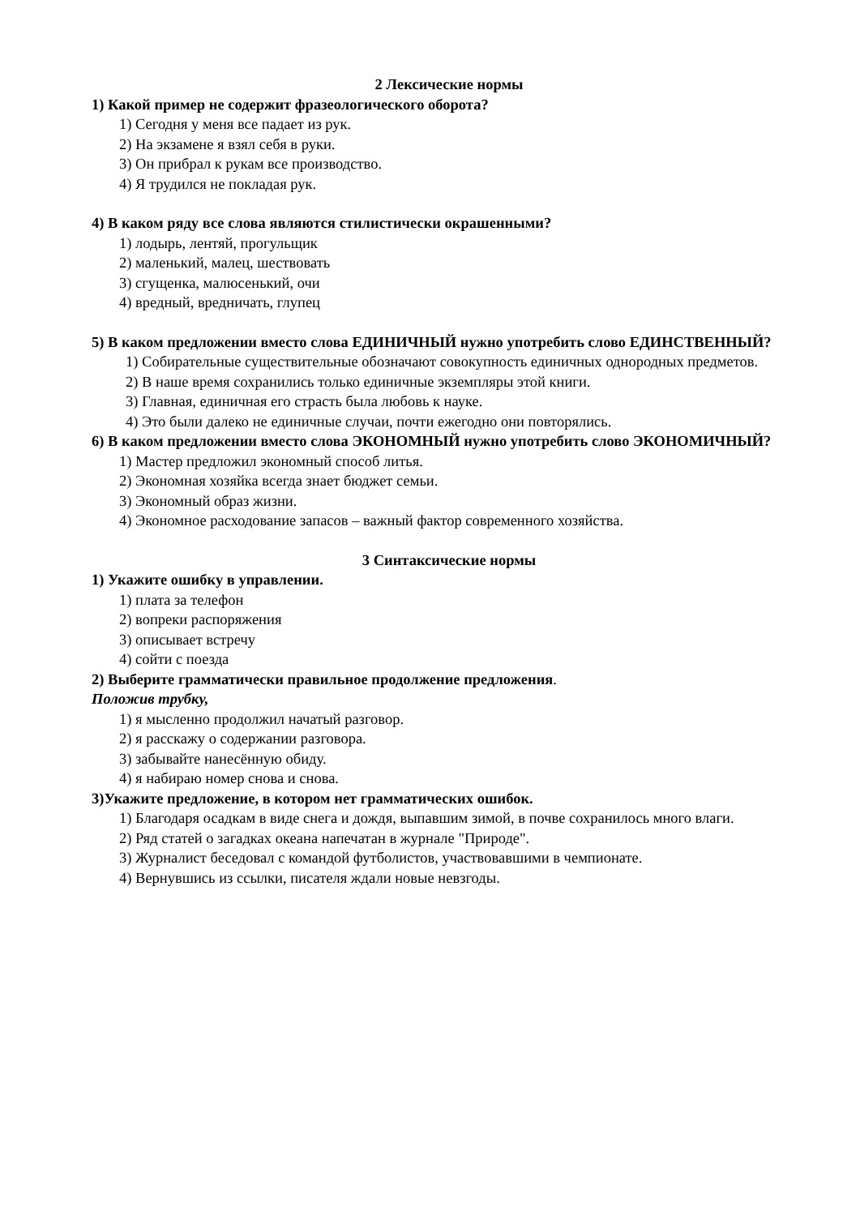2 Лексические нормы
1) Какой пример не содержит фразеологического оборота?
1) Сегодня у меня все падает из рук.
2) На экзамене я взял себя в руки.
3) Он прибрал к рукам все производство.
4) Я трудился не покладая рук.
4) В каком ряду все слова являются стилистически окрашенными?
1) лодырь, лентяй, прогульщик
2) маленький, малец, шествовать
3) сгущенка, малюсенький, очи
4) вредный, вредничать, глупец
5) В каком предложении вместо слова ЕДИНИЧНЫЙ нужно употребить слово ЕДИНСТВЕННЫЙ?
1) Собирательные существительные обозначают совокупность единичных однородных предметов.
2) В наше время сохранились только единичные экземпляры этой книги.
3) Главная, единичная его страсть была любовь к науке.
4) Это были далеко не единичные случаи, почти ежегодно они повторялись.
6) В каком предложении вместо слова ЭКОНОМНЫЙ нужно употребить слово ЭКОНОМИЧНЫЙ?
1) Мастер предложил экономный способ литья.
2) Экономная хозяйка всегда знает бюджет семьи.
3) Экономный образ жизни.
4) Экономное расходование запасов – важный фактор современного хозяйства.
3 Синтаксические нормы
1) Укажите ошибку в управлении.
1) плата за телефон
2) вопреки распоряжения
3) описывает встречу
4) сойти с поезда
2) Выберите грамматически правильное продолжение предложения.
Положив трубку,
1) я мысленно продолжил начатый разговор.
2) я расскажу о содержании разговора.
3) забывайте нанесённую обиду.
4) я набираю номер снова и снова.
3)Укажите предложение, в котором нет грамматических ошибок.
1) Благодаря осадкам в виде снега и дождя, выпавшим зимой, в почве сохранилось много влаги.
2) Ряд статей о загадках океана напечатан в журнале "Природе".
3) Журналист беседовал с командой футболистов, участвовавшими в чемпионате.
4) Вернувшись из ссылки, писателя ждали новые невзгоды.